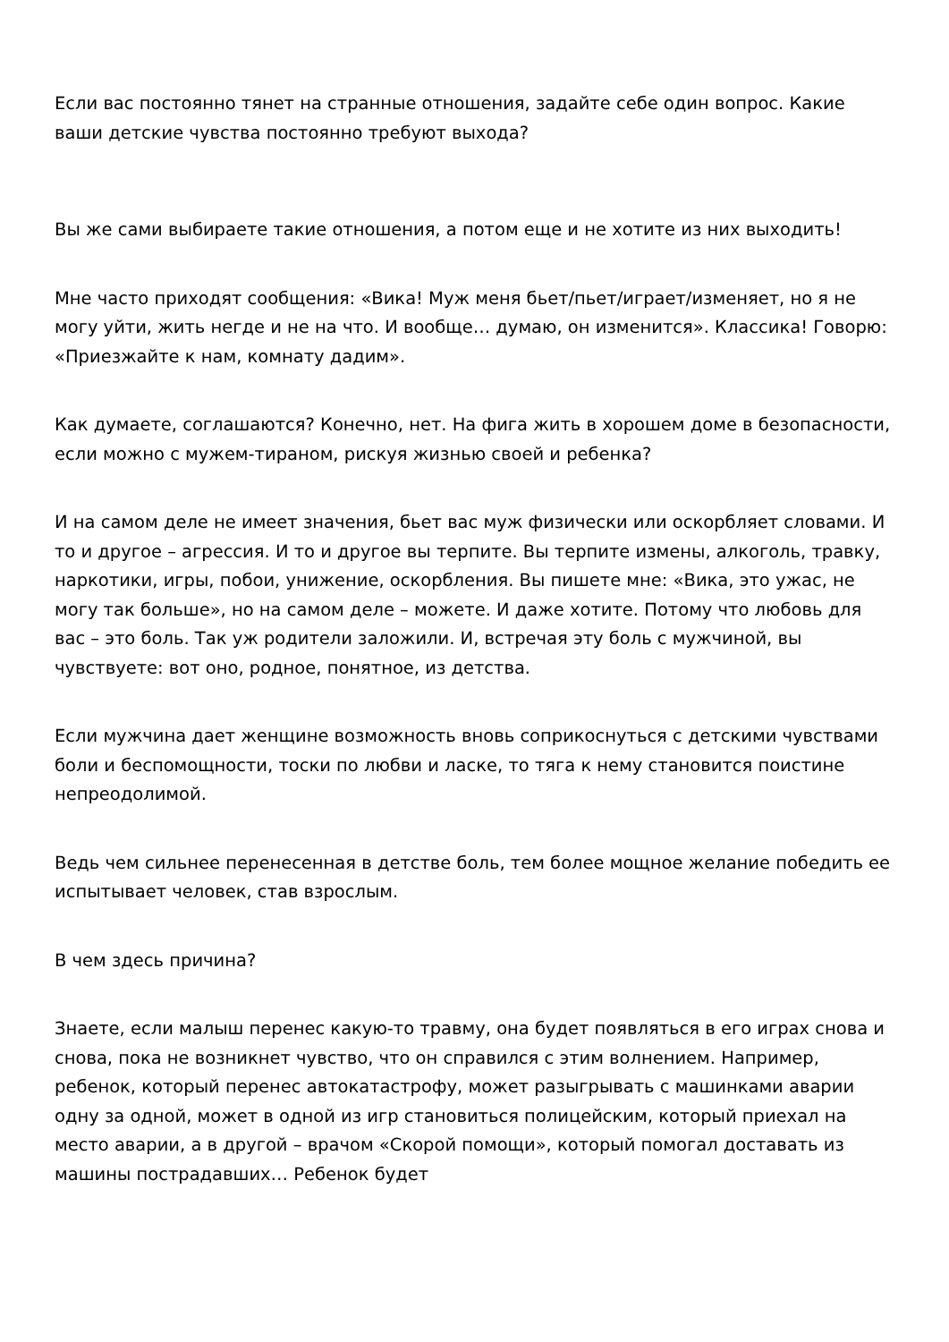Если вас постоянно тянет на странные отношения, задайте себе один вопрос. Какие ваши детские чувства постоянно требуют выхода?
Вы же сами выбираете такие отношения, а потом еще и не хотите из них выходить!
Мне часто приходят сообщения: «Вика! Муж меня бьет/пьет/играет/изменяет, но я не могу уйти, жить негде и не на что. И вообще… думаю, он изменится». Классика! Говорю: «Приезжайте к нам, комнату дадим».
Как думаете, соглашаются? Конечно, нет. На фига жить в хорошем доме в безопасности, если можно с мужем-тираном, рискуя жизнью своей и ребенка?
И на самом деле не имеет значения, бьет вас муж физически или оскорбляет словами. И то и другое – агрессия. И то и другое вы терпите. Вы терпите измены, алкоголь, травку, наркотики, игры, побои, унижение, оскорбления. Вы пишете мне: «Вика, это ужас, не могу так больше», но на самом деле – можете. И даже хотите. Потому что любовь для вас – это боль. Так уж родители заложили. И, встречая эту боль с мужчиной, вы чувствуете: вот оно, родное, понятное, из детства.
Если мужчина дает женщине возможность вновь соприкоснуться с детскими чувствами боли и беспомощности, тоски по любви и ласке, то тяга к нему становится поистине непреодолимой.
Ведь чем сильнее перенесенная в детстве боль, тем более мощное желание победить ее испытывает человек, став взрослым.
В чем здесь причина?
Знаете, если малыш перенес какую-то травму, она будет появляться в его играх снова и снова, пока не возникнет чувство, что он справился с этим волнением. Например, ребенок, который перенес автокатастрофу, может разыгрывать с машинками аварии одну за одной, может в одной из игр становиться полицейским, который приехал на место аварии, а в другой – врачом «Скорой помощи», который помогал доставать из машины пострадавших… Ребенок будет